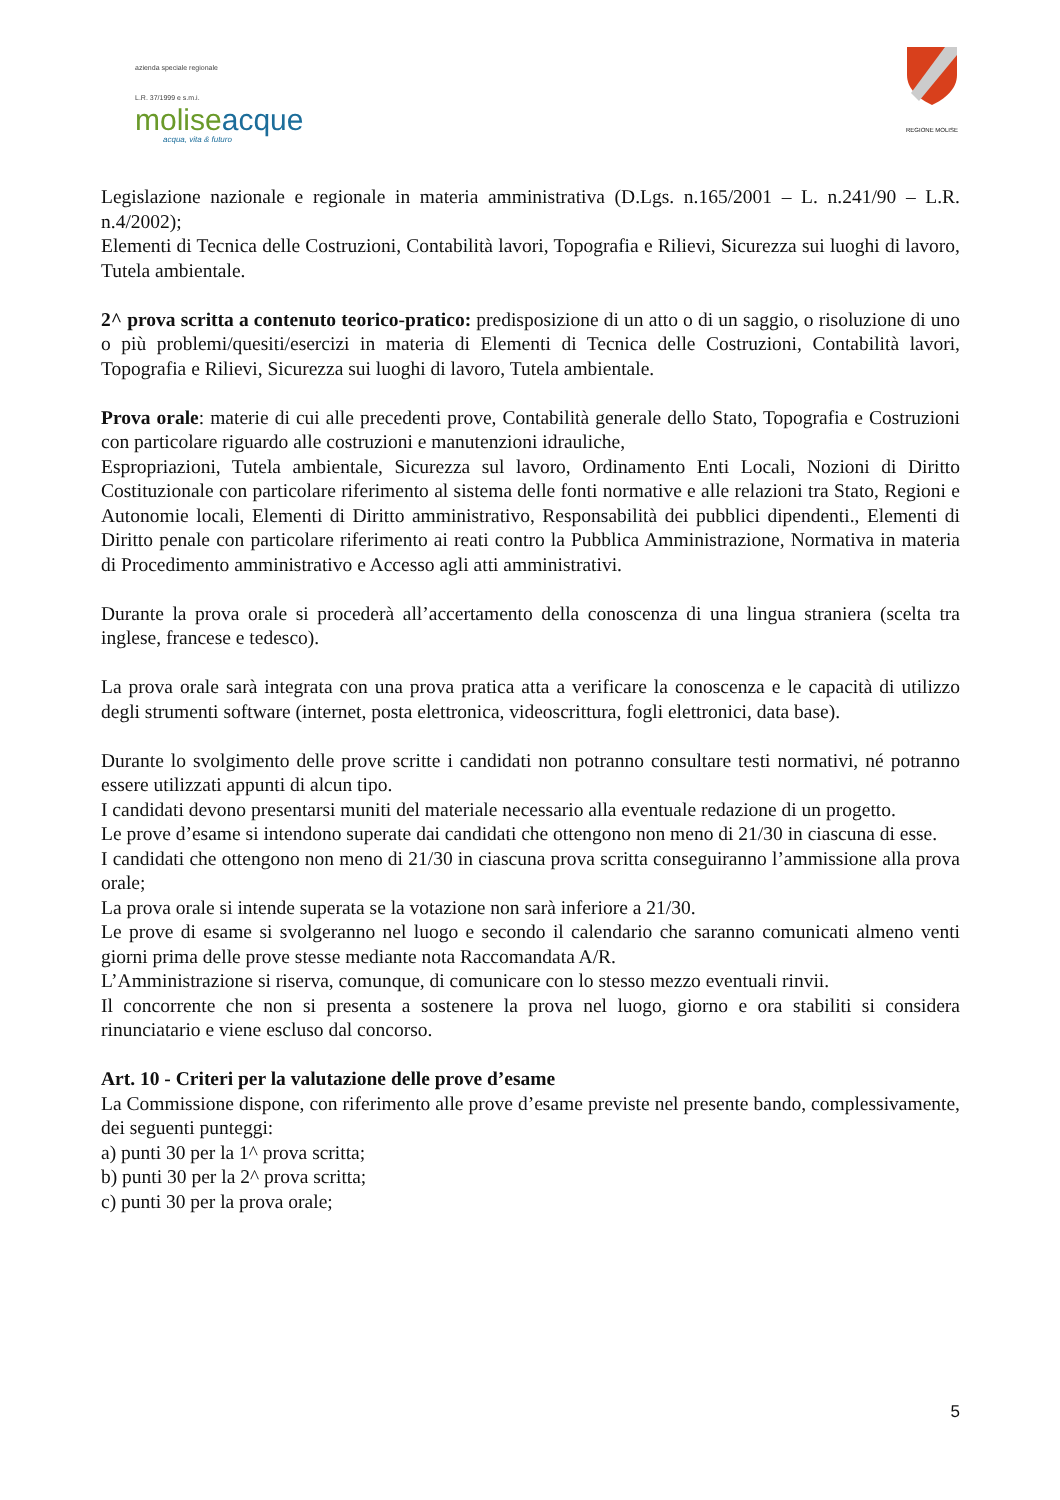azienda speciale regionale
L.R. 37/1999 e s.m.i.
moliseacque
acqua, vita & futuro
REGIONE MOLISE
Legislazione nazionale e regionale in materia amministrativa (D.Lgs. n.165/2001 – L. n.241/90 – L.R. n.4/2002);
Elementi di Tecnica delle Costruzioni, Contabilità lavori, Topografia e Rilievi, Sicurezza sui luoghi di lavoro, Tutela ambientale.
2^ prova scritta a contenuto teorico-pratico: predisposizione di un atto o di un saggio, o risoluzione di uno o più problemi/quesiti/esercizi in materia di Elementi di Tecnica delle Costruzioni, Contabilità lavori, Topografia e Rilievi, Sicurezza sui luoghi di lavoro, Tutela ambientale.
Prova orale: materie di cui alle precedenti prove, Contabilità generale dello Stato, Topografia e Costruzioni con particolare riguardo alle costruzioni e manutenzioni idrauliche,
Espropriazioni, Tutela ambientale, Sicurezza sul lavoro, Ordinamento Enti Locali, Nozioni di Diritto Costituzionale con particolare riferimento al sistema delle fonti normative e alle relazioni tra Stato, Regioni e Autonomie locali, Elementi di Diritto amministrativo, Responsabilità dei pubblici dipendenti., Elementi di Diritto penale con particolare riferimento ai reati contro la Pubblica Amministrazione, Normativa in materia di Procedimento amministrativo e Accesso agli atti amministrativi.
Durante la prova orale si procederà all’accertamento della conoscenza di una lingua straniera (scelta tra inglese, francese e tedesco).
La prova orale sarà integrata con una prova pratica atta a verificare la conoscenza e le capacità di utilizzo degli strumenti software (internet, posta elettronica, videoscrittura, fogli elettronici, data base).
Durante lo svolgimento delle prove scritte i candidati non potranno consultare testi normativi, né potranno essere utilizzati appunti di alcun tipo.
I candidati devono presentarsi muniti del materiale necessario alla eventuale redazione di un progetto.
Le prove d’esame si intendono superate dai candidati che ottengono non meno di 21/30 in ciascuna di esse.
I candidati che ottengono non meno di 21/30 in ciascuna prova scritta conseguiranno l’ammissione alla prova orale;
La prova orale si intende superata se la votazione non sarà inferiore a 21/30.
Le prove di esame si svolgeranno nel luogo e secondo il calendario che saranno comunicati almeno venti giorni prima delle prove stesse mediante nota Raccomandata A/R.
L’Amministrazione si riserva, comunque, di comunicare con lo stesso mezzo eventuali rinvii.
Il concorrente che non si presenta a sostenere la prova nel luogo, giorno e ora stabiliti si considera rinunciatario e viene escluso dal concorso.
Art. 10 - Criteri per la valutazione delle prove d’esame
La Commissione dispone, con riferimento alle prove d’esame previste nel presente bando, complessivamente, dei seguenti punteggi:
a) punti 30 per la 1^ prova scritta;
b) punti 30 per la 2^ prova scritta;
c) punti 30 per la prova orale;
5